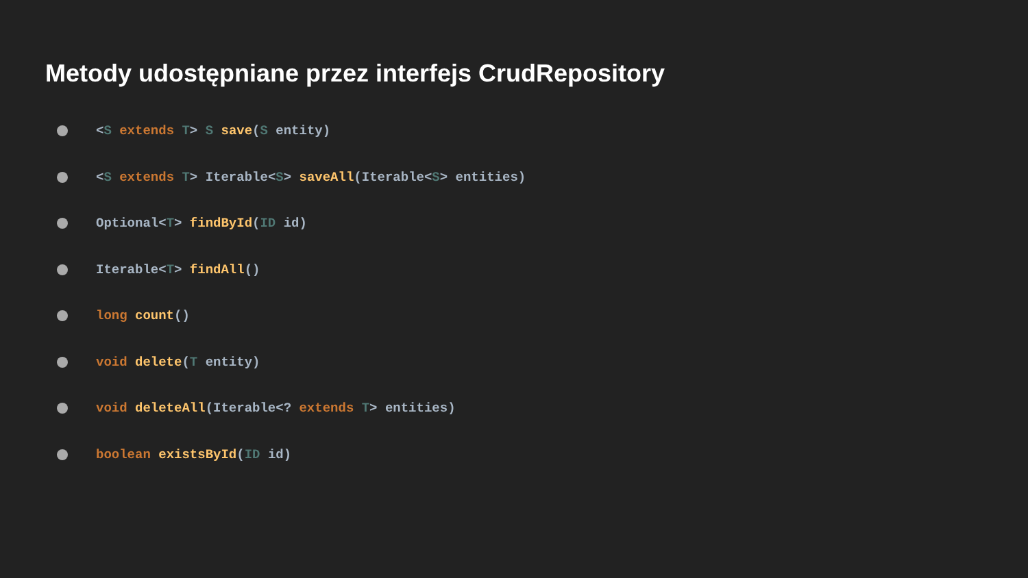Metody udostępniane przez interfejs CrudRepository
<S extends T> S save(S entity)
<S extends T> Iterable<S> saveAll(Iterable<S> entities)
Optional<T> findById(ID id)
Iterable<T> findAll()
long count()
void delete(T entity)
void deleteAll(Iterable<? extends T> entities)
boolean existsById(ID id)